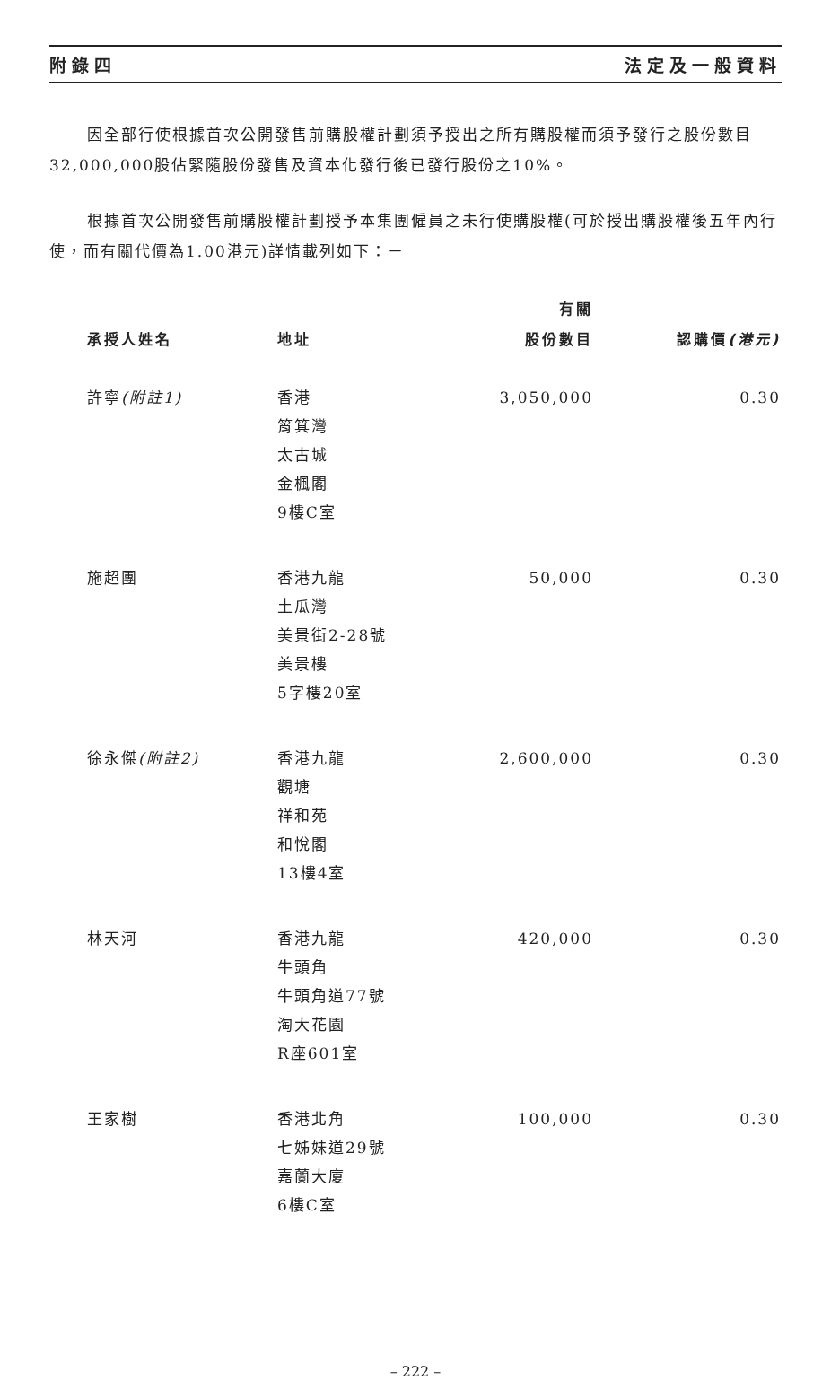附錄四 法定及一般資料
因全部行使根據首次公開發售前購股權計劃須予授出之所有購股權而須予發行之股份數目32,000,000股佔緊隨股份發售及資本化發行後已發行股份之10%。
根據首次公開發售前購股權計劃授予本集團僱員之未行使購股權(可於授出購股權後五年內行使，而有關代價為1.00港元)詳情載列如下：－
| 承授人姓名 | 地址 | 有關 股份數目 | 認購價 (港元) |
| --- | --- | --- | --- |
| 許寧 (附註1) | 香港 筲箕灣 太古城 金楓閣 9樓C室 | 3,050,000 | 0.30 |
| 施超團 | 香港九龍 土瓜灣 美景街2-28號 美景樓 5字樓20室 | 50,000 | 0.30 |
| 徐永傑 (附註2) | 香港九龍 觀塘 祥和苑 和悅閣 13樓4室 | 2,600,000 | 0.30 |
| 林天河 | 香港九龍 牛頭角 牛頭角道77號 淘大花園 R座601室 | 420,000 | 0.30 |
| 王家樹 | 香港北角 七姊妹道29號 嘉蘭大廈 6樓C室 | 100,000 | 0.30 |
– 222 –